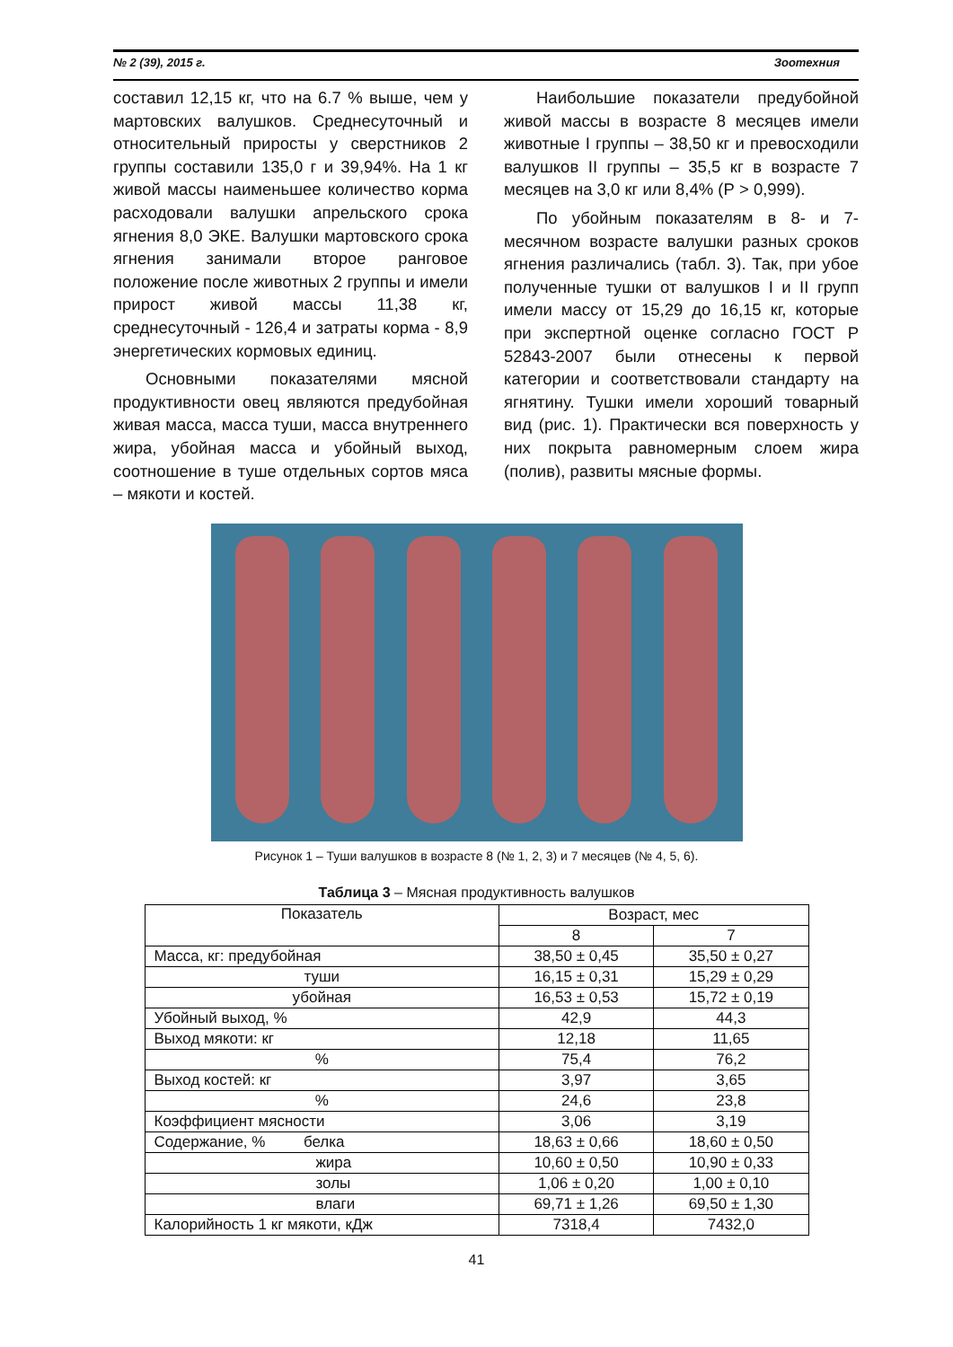№ 2 (39), 2015 г. Зоотехния
составил 12,15 кг, что на 6.7 % выше, чем у мартовских валушков. Среднесуточный и относительный приросты у сверстников 2 группы составили 135,0 г и 39,94%. На 1 кг живой массы наименьшее количество корма расходовали валушки апрельского срока ягнения 8,0 ЭКЕ. Валушки мартовского срока ягнения занимали второе ранговое положение после животных 2 группы и имели прирост живой массы 11,38 кг, среднесуточный - 126,4 и затраты корма - 8,9 энергетических кормовых единиц.
Основными показателями мясной продуктивности овец являются предубойная живая масса, масса туши, масса внутреннего жира, убойная масса и убойный выход, соотношение в туше отдельных сортов мяса – мякоти и костей.
Наибольшие показатели предубойной живой массы в возрасте 8 месяцев имели животные I группы – 38,50 кг и превосходили валушков II группы – 35,5 кг в возрасте 7 месяцев на 3,0 кг или 8,4% (Р > 0,999).
По убойным показателям в 8- и 7-месячном возрасте валушки разных сроков ягнения различались (табл. 3). Так, при убое полученные тушки от валушков I и II групп имели массу от 15,29 до 16,15 кг, которые при экспертной оценке согласно ГОСТ Р 52843-2007 были отнесены к первой категории и соответствовали стандарту на ягнятину. Тушки имели хороший товарный вид (рис. 1). Практически вся поверхность у них покрыта равномерным слоем жира (полив), развиты мясные формы.
Рисунок 1 – Туши валушков в возрасте 8 (№ 1, 2, 3) и 7 месяцев (№ 4, 5, 6).
Таблица 3 – Мясная продуктивность валушков
| Показатель | Возраст, мес | |
| --- | --- | --- |
| | 8 | 7 |
| Масса, кг: предубойная | 38,50 ± 0,45 | 35,50 ± 0,27 |
| туши | 16,15 ± 0,31 | 15,29 ± 0,29 |
| убойная | 16,53 ± 0,53 | 15,72 ± 0,19 |
| Убойный выход, % | 42,9 | 44,3 |
| Выход мякоти: кг | 12,18 | 11,65 |
| % | 75,4 | 76,2 |
| Выход костей: кг | 3,97 | 3,65 |
| % | 24,6 | 23,8 |
| Коэффициент мясности | 3,06 | 3,19 |
| Содержание, % белка | 18,63 ± 0,66 | 18,60 ± 0,50 |
| жира | 10,60 ± 0,50 | 10,90 ± 0,33 |
| золы | 1,06 ± 0,20 | 1,00 ± 0,10 |
| влаги | 69,71 ± 1,26 | 69,50 ± 1,30 |
| Калорийность 1 кг мякоти, кДж | 7318,4 | 7432,0 |
41